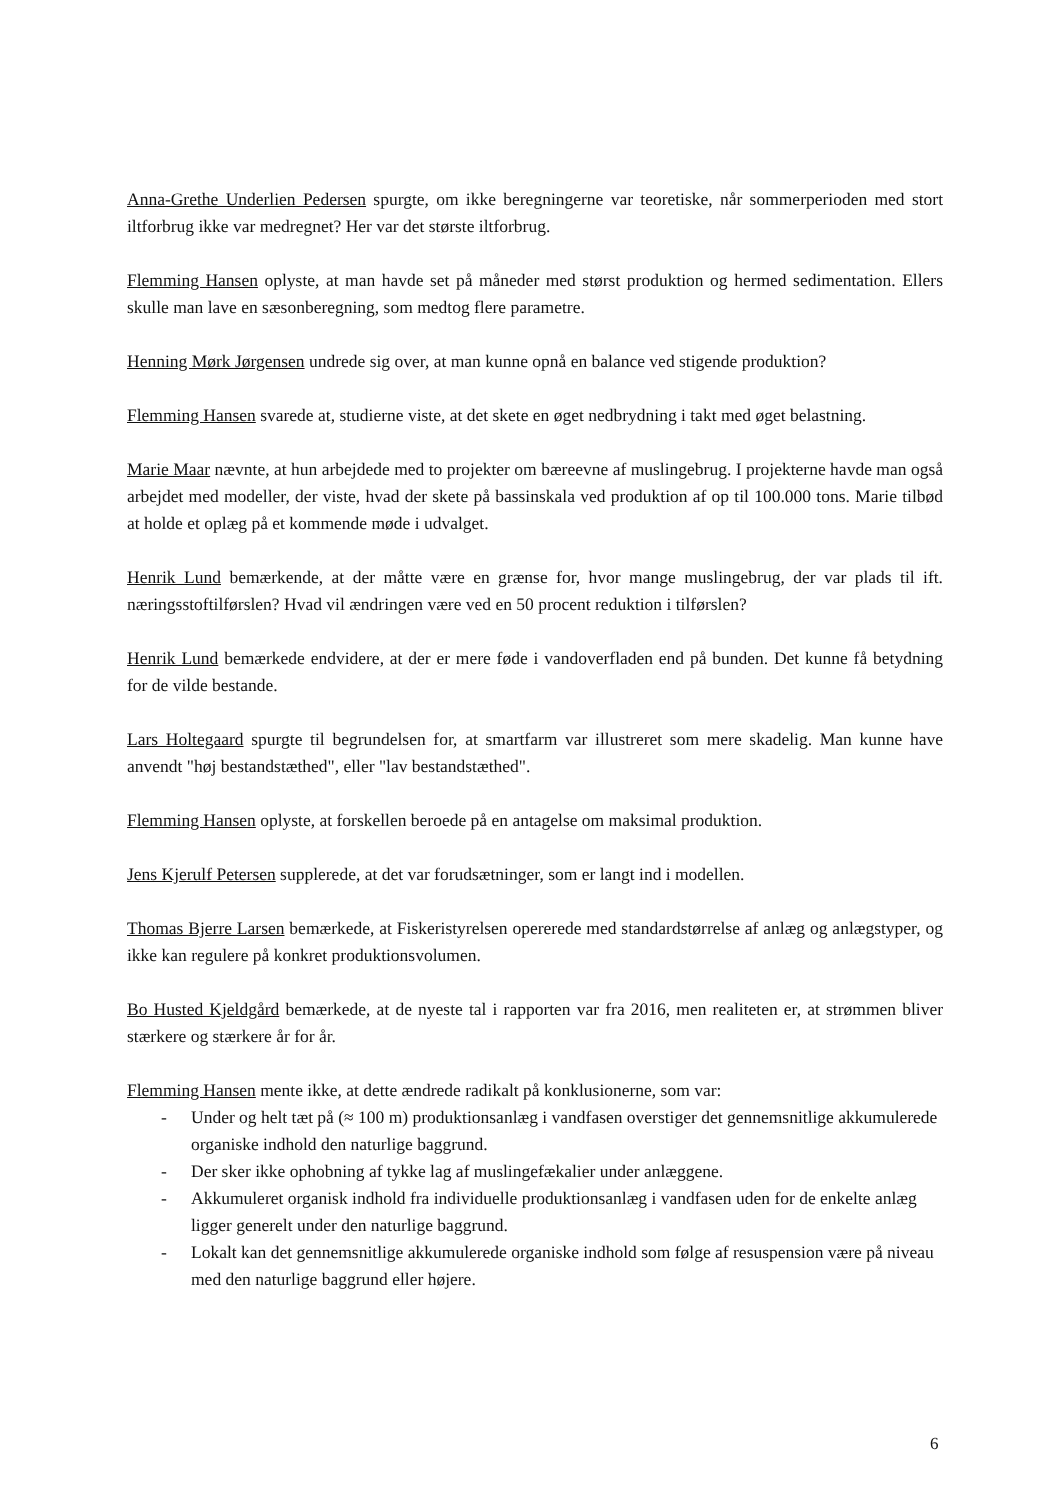Anna-Grethe Underlien Pedersen spurgte, om ikke beregningerne var teoretiske, når sommerperioden med stort iltforbrug ikke var medregnet? Her var det største iltforbrug.
Flemming Hansen oplyste, at man havde set på måneder med størst produktion og hermed sedimentation. Ellers skulle man lave en sæsonberegning, som medtog flere parametre.
Henning Mørk Jørgensen undrede sig over, at man kunne opnå en balance ved stigende produktion?
Flemming Hansen svarede at, studierne viste, at det skete en øget nedbrydning i takt med øget belastning.
Marie Maar nævnte, at hun arbejdede med to projekter om bæreevne af muslingebrug. I projekterne havde man også arbejdet med modeller, der viste, hvad der skete på bassinskala ved produktion af op til 100.000 tons. Marie tilbød at holde et oplæg på et kommende møde i udvalget.
Henrik Lund bemærkende, at der måtte være en grænse for, hvor mange muslingebrug, der var plads til ift. næringsstoftilførslen? Hvad vil ændringen være ved en 50 procent reduktion i tilførslen?
Henrik Lund bemærkede endvidere, at der er mere føde i vandoverfladen end på bunden. Det kunne få betydning for de vilde bestande.
Lars Holtegaard spurgte til begrundelsen for, at smartfarm var illustreret som mere skadelig. Man kunne have anvendt "høj bestandstæthed", eller "lav bestandstæthed".
Flemming Hansen oplyste, at forskellen beroede på en antagelse om maksimal produktion.
Jens Kjerulf Petersen supplerede, at det var forudsætninger, som er langt ind i modellen.
Thomas Bjerre Larsen bemærkede, at Fiskeristyrelsen opererede med standardstørrelse af anlæg og anlægstyper, og ikke kan regulere på konkret produktionsvolumen.
Bo Husted Kjeldgård bemærkede, at de nyeste tal i rapporten var fra 2016, men realiteten er, at strømmen bliver stærkere og stærkere år for år.
Flemming Hansen mente ikke, at dette ændrede radikalt på konklusionerne, som var:
- Under og helt tæt på (≈ 100 m) produktionsanlæg i vandfasen overstiger det gennemsnitlige akkumulerede organiske indhold den naturlige baggrund.
- Der sker ikke ophobning af tykke lag af muslingefækalier under anlæggene.
- Akkumuleret organisk indhold fra individuelle produktionsanlæg i vandfasen uden for de enkelte anlæg ligger generelt under den naturlige baggrund.
- Lokalt kan det gennemsnitlige akkumulerede organiske indhold som følge af resuspension være på niveau med den naturlige baggrund eller højere.
6